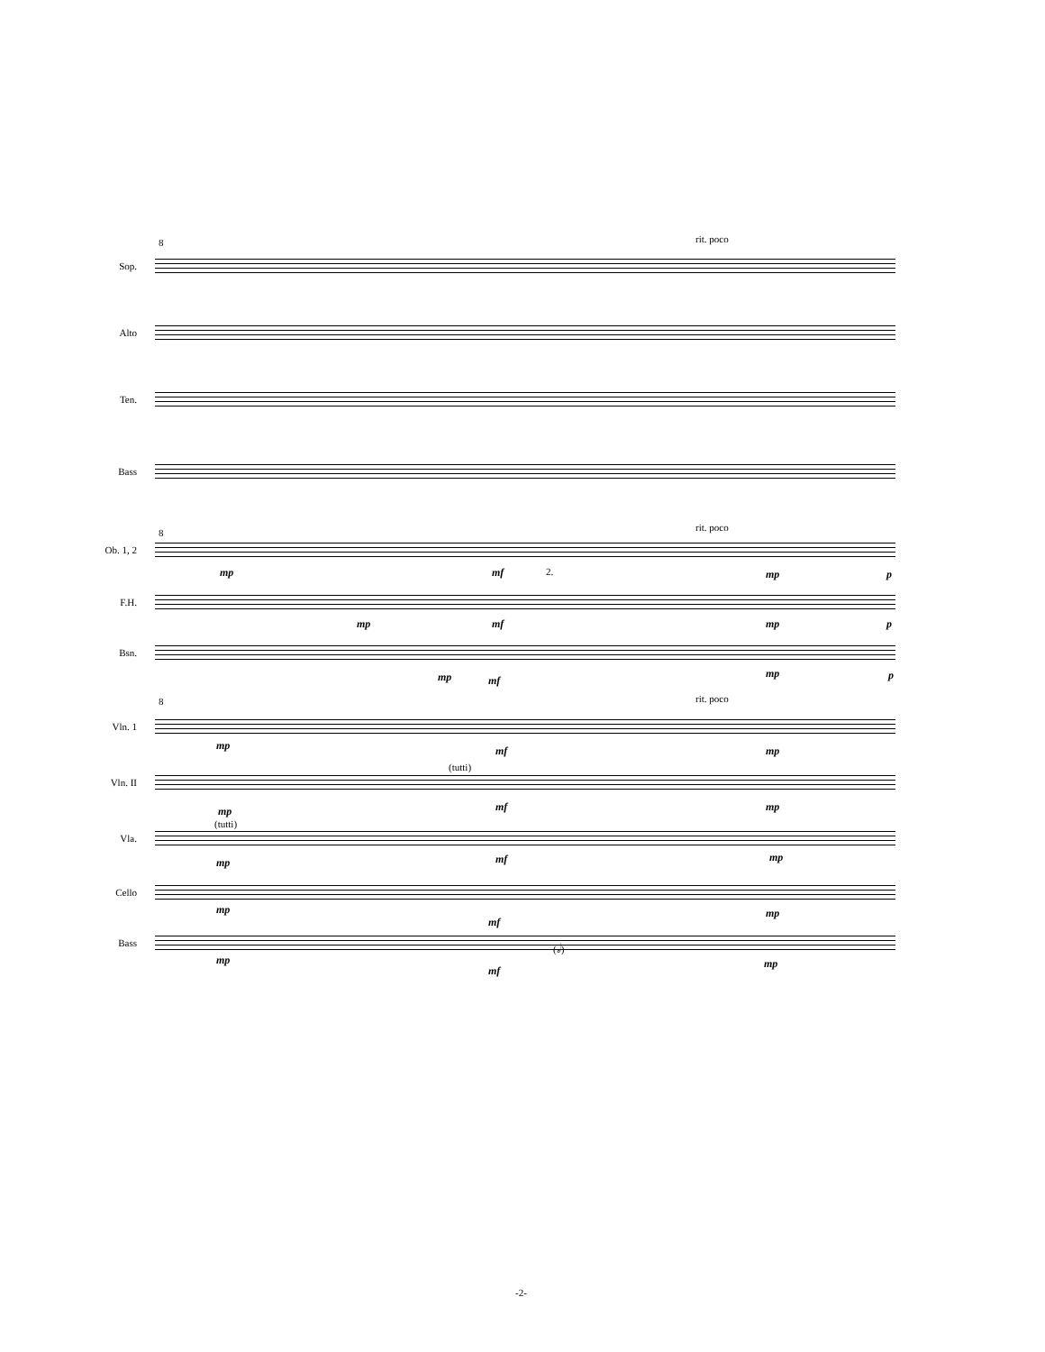8 rit. poco
Sop.
Alto
Ten.
Bass
8 rit. poco
Ob. 1, 2
mp mf 2. mp p
F.H.
mp mf mp p
Bsn.
mp mf
mp p
8 rit. poco
Vln. 1
mp mf mp
(tutti)
Vln. II
mp mf mp
(tutti)
Vla.
mp mf mp
Cello
mp
mf
mp
Bass (𝅗𝅥)
mp
mf
mp
-2-